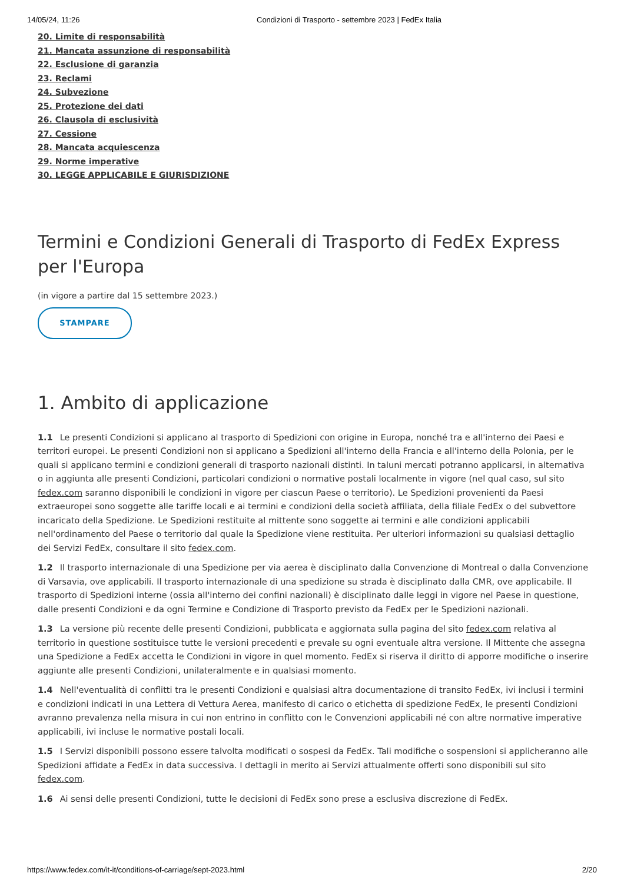14/05/24, 11:26 Condizioni di Trasporto - settembre 2023 | FedEx Italia
20. Limite di responsabilità
21. Mancata assunzione di responsabilità
22. Esclusione di garanzia
23. Reclami
24. Subvezione
25. Protezione dei dati
26. Clausola di esclusività
27. Cessione
28. Mancata acquiescenza
29. Norme imperative
30. LEGGE APPLICABILE E GIURISDIZIONE
Termini e Condizioni Generali di Trasporto di FedEx Express per l'Europa
(in vigore a partire dal 15 settembre 2023.)
STAMPARE
1. Ambito di applicazione
1.1 Le presenti Condizioni si applicano al trasporto di Spedizioni con origine in Europa, nonché tra e all'interno dei Paesi e territori europei. Le presenti Condizioni non si applicano a Spedizioni all'interno della Francia e all'interno della Polonia, per le quali si applicano termini e condizioni generali di trasporto nazionali distinti. In taluni mercati potranno applicarsi, in alternativa o in aggiunta alle presenti Condizioni, particolari condizioni o normative postali localmente in vigore (nel qual caso, sul sito fedex.com saranno disponibili le condizioni in vigore per ciascun Paese o territorio). Le Spedizioni provenienti da Paesi extraeuropei sono soggette alle tariffe locali e ai termini e condizioni della società affiliata, della filiale FedEx o del subvettore incaricato della Spedizione. Le Spedizioni restituite al mittente sono soggette ai termini e alle condizioni applicabili nell'ordinamento del Paese o territorio dal quale la Spedizione viene restituita. Per ulteriori informazioni su qualsiasi dettaglio dei Servizi FedEx, consultare il sito fedex.com.
1.2 Il trasporto internazionale di una Spedizione per via aerea è disciplinato dalla Convenzione di Montreal o dalla Convenzione di Varsavia, ove applicabili. Il trasporto internazionale di una spedizione su strada è disciplinato dalla CMR, ove applicabile. Il trasporto di Spedizioni interne (ossia all'interno dei confini nazionali) è disciplinato dalle leggi in vigore nel Paese in questione, dalle presenti Condizioni e da ogni Termine e Condizione di Trasporto previsto da FedEx per le Spedizioni nazionali.
1.3 La versione più recente delle presenti Condizioni, pubblicata e aggiornata sulla pagina del sito fedex.com relativa al territorio in questione sostituisce tutte le versioni precedenti e prevale su ogni eventuale altra versione. Il Mittente che assegna una Spedizione a FedEx accetta le Condizioni in vigore in quel momento. FedEx si riserva il diritto di apporre modifiche o inserire aggiunte alle presenti Condizioni, unilateralmente e in qualsiasi momento.
1.4 Nell'eventualità di conflitti tra le presenti Condizioni e qualsiasi altra documentazione di transito FedEx, ivi inclusi i termini e condizioni indicati in una Lettera di Vettura Aerea, manifesto di carico o etichetta di spedizione FedEx, le presenti Condizioni avranno prevalenza nella misura in cui non entrino in conflitto con le Convenzioni applicabili né con altre normative imperative applicabili, ivi incluse le normative postali locali.
1.5 I Servizi disponibili possono essere talvolta modificati o sospesi da FedEx. Tali modifiche o sospensioni si applicheranno alle Spedizioni affidate a FedEx in data successiva. I dettagli in merito ai Servizi attualmente offerti sono disponibili sul sito fedex.com.
1.6 Ai sensi delle presenti Condizioni, tutte le decisioni di FedEx sono prese a esclusiva discrezione di FedEx.
https://www.fedex.com/it-it/conditions-of-carriage/sept-2023.html 2/20